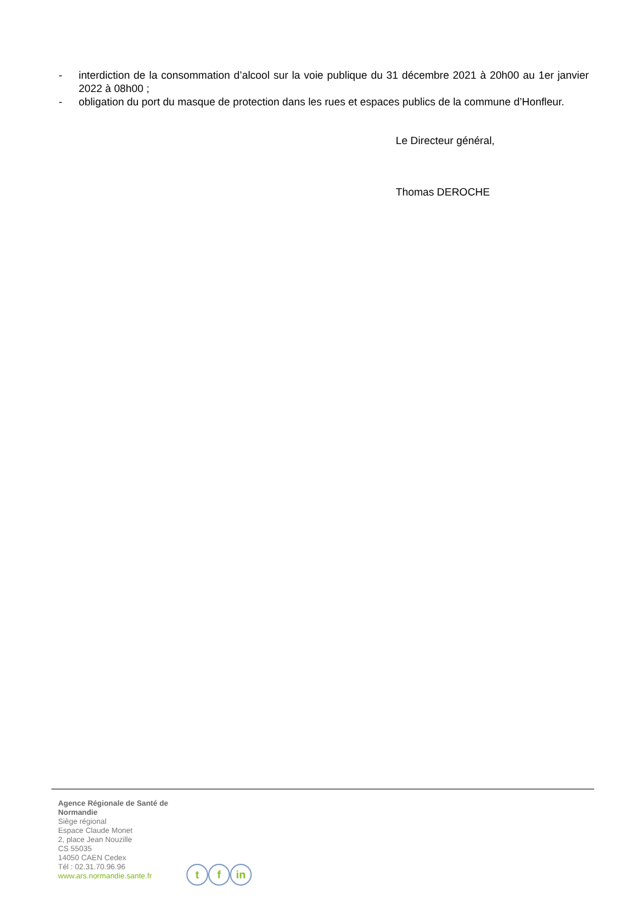- interdiction de la consommation d’alcool sur la voie publique du 31 décembre 2021 à 20h00 au 1er janvier 2022 à 08h00 ;
- obligation du port du masque de protection dans les rues et espaces publics de la commune d’Honfleur.
Le Directeur général,
Thomas DEROCHE
Agence Régionale de Santé de
Normandie
Siège régional
Espace Claude Monet
2, place Jean Nouzille
CS 55035
14050 CAEN Cedex
Tél : 02.31.70.96.96
www.ars.normandie.sante.fr
t f in